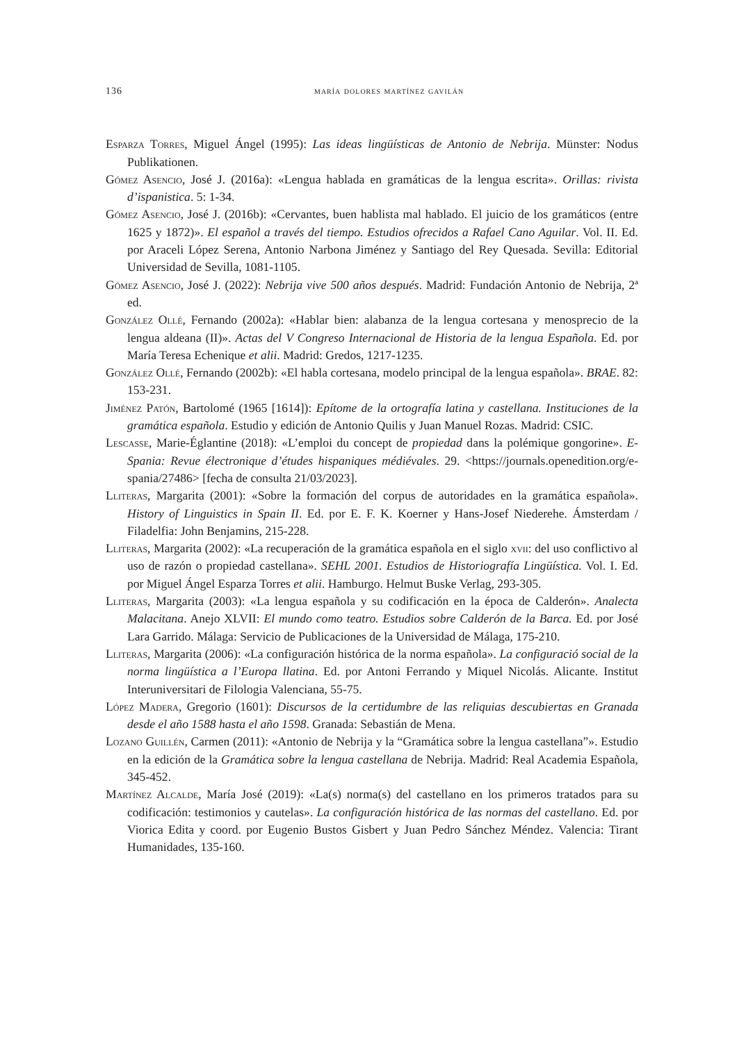136 maría dolores martínez gavilán
Esparza Torres, Miguel Ángel (1995): Las ideas lingüísticas de Antonio de Nebrija. Münster: Nodus Publikationen.
Gómez Asencio, José J. (2016a): «Lengua hablada en gramáticas de la lengua escrita». Orillas: rivista d’ispanistica. 5: 1-34.
Gómez Asencio, José J. (2016b): «Cervantes, buen hablista mal hablado. El juicio de los gramáticos (entre 1625 y 1872)». El español a través del tiempo. Estudios ofrecidos a Rafael Cano Aguilar. Vol. II. Ed. por Araceli López Serena, Antonio Narbona Jiménez y Santiago del Rey Quesada. Sevilla: Editorial Universidad de Sevilla, 1081-1105.
Gómez Asencio, José J. (2022): Nebrija vive 500 años después. Madrid: Fundación Antonio de Nebrija, 2ª ed.
González Ollé, Fernando (2002a): «Hablar bien: alabanza de la lengua cortesana y menosprecio de la lengua aldeana (II)». Actas del V Congreso Internacional de Historia de la lengua Española. Ed. por María Teresa Echenique et alii. Madrid: Gredos, 1217-1235.
González Ollé, Fernando (2002b): «El habla cortesana, modelo principal de la lengua española». BRAE. 82: 153-231.
Jiménez Patón, Bartolomé (1965 [1614]): Epítome de la ortografía latina y castellana. Instituciones de la gramática española. Estudio y edición de Antonio Quilis y Juan Manuel Rozas. Madrid: CSIC.
Lescasse, Marie-Églantine (2018): «L’emploi du concept de propiedad dans la polémique gongorine». E-Spania: Revue électronique d’études hispaniques médiévales. 29. <https://journals.openedition.org/e-spania/27486> [fecha de consulta 21/03/2023].
Lliteras, Margarita (2001): «Sobre la formación del corpus de autoridades en la gramática española». History of Linguistics in Spain II. Ed. por E. F. K. Koerner y Hans-Josef Niederehe. Ámsterdam / Filadelfia: John Benjamins, 215-228.
Lliteras, Margarita (2002): «La recuperación de la gramática española en el siglo xvii: del uso conflictivo al uso de razón o propiedad castellana». SEHL 2001. Estudios de Historiografía Lingüística. Vol. I. Ed. por Miguel Ángel Esparza Torres et alii. Hamburgo. Helmut Buske Verlag, 293-305.
Lliteras, Margarita (2003): «La lengua española y su codificación en la época de Calderón». Analecta Malacitana. Anejo XLVII: El mundo como teatro. Estudios sobre Calderón de la Barca. Ed. por José Lara Garrido. Málaga: Servicio de Publicaciones de la Universidad de Málaga, 175-210.
Lliteras, Margarita (2006): «La configuración histórica de la norma española». La configuració social de la norma lingüística a l’Europa llatina. Ed. por Antoni Ferrando y Miquel Nicolás. Alicante. Institut Interuniversitari de Filologia Valenciana, 55-75.
López Madera, Gregorio (1601): Discursos de la certidumbre de las reliquias descubiertas en Granada desde el año 1588 hasta el año 1598. Granada: Sebastián de Mena.
Lozano Guillén, Carmen (2011): «Antonio de Nebrija y la “Gramática sobre la lengua castellana”». Estudio en la edición de la Gramática sobre la lengua castellana de Nebrija. Madrid: Real Academia Española, 345-452.
Martínez Alcalde, María José (2019): «La(s) norma(s) del castellano en los primeros tratados para su codificación: testimonios y cautelas». La configuración histórica de las normas del castellano. Ed. por Viorica Edita y coord. por Eugenio Bustos Gisbert y Juan Pedro Sánchez Méndez. Valencia: Tirant Humanidades, 135-160.